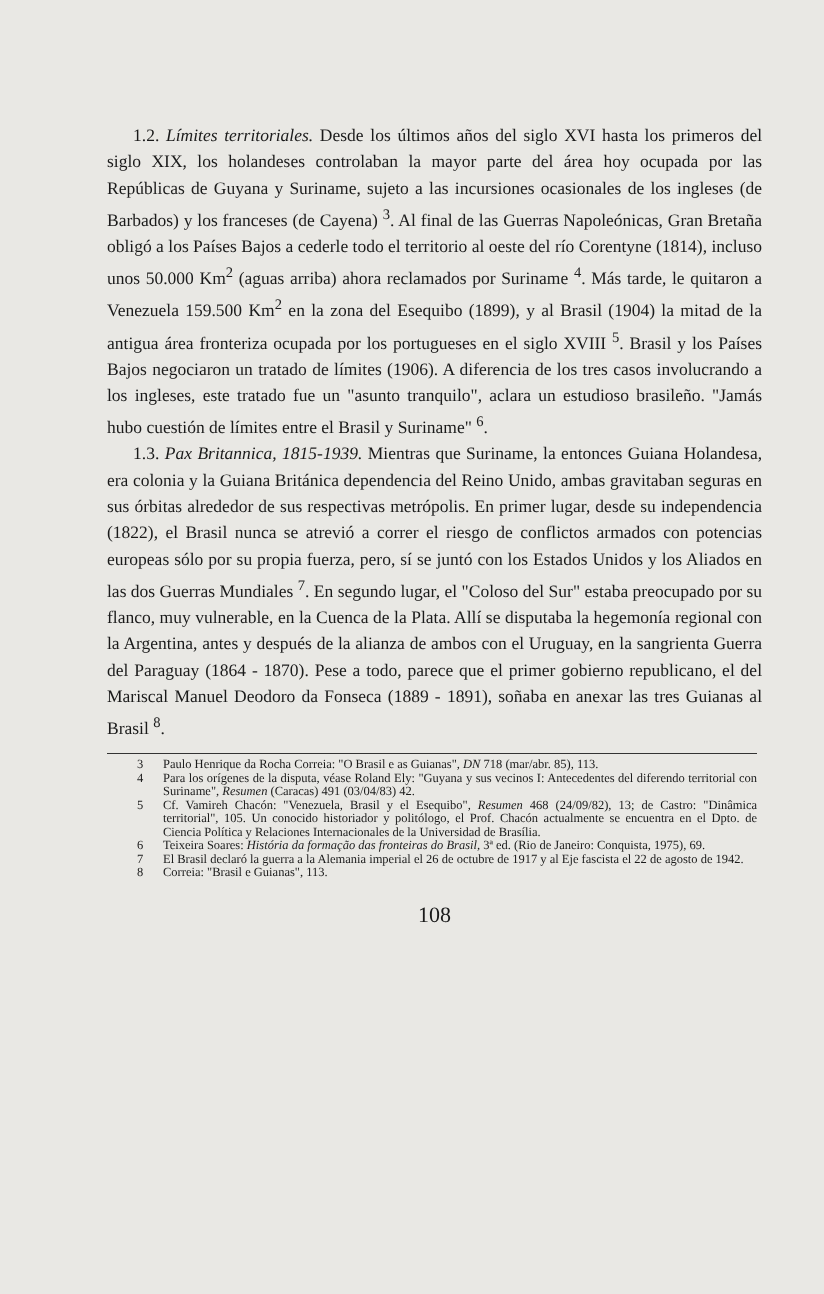1.2. Límites territoriales. Desde los últimos años del siglo XVI hasta los primeros del siglo XIX, los holandeses controlaban la mayor parte del área hoy ocupada por las Repúblicas de Guyana y Suriname, sujeto a las incursiones ocasionales de los ingleses (de Barbados) y los franceses (de Cayena) <sup>3</sup>. Al final de las Guerras Napoleónicas, Gran Bretaña obligó a los Países Bajos a cederle todo el territorio al oeste del río Corentyne (1814), incluso unos 50.000 Km<sup>2</sup> (aguas arriba) ahora reclamados por Suriname <sup>4</sup>. Más tarde, le quitaron a Venezuela 159.500 Km<sup>2</sup> en la zona del Esequibo (1899), y al Brasil (1904) la mitad de la antigua área fronteriza ocupada por los portugueses en el siglo XVIII <sup>5</sup>. Brasil y los Países Bajos negociaron un tratado de límites (1906). A diferencia de los tres casos involucrando a los ingleses, este tratado fue un "asunto tranquilo", aclara un estudioso brasileño. "Jamás hubo cuestión de límites entre el Brasil y Suriname" <sup>6</sup>.
1.3. Pax Britannica, 1815-1939. Mientras que Suriname, la entonces Guiana Holandesa, era colonia y la Guiana Británica dependencia del Reino Unido, ambas gravitaban seguras en sus órbitas alrededor de sus respectivas metrópolis. En primer lugar, desde su independencia (1822), el Brasil nunca se atrevió a correr el riesgo de conflictos armados con potencias europeas sólo por su propia fuerza, pero, sí se juntó con los Estados Unidos y los Aliados en las dos Guerras Mundiales <sup>7</sup>. En segundo lugar, el "Coloso del Sur" estaba preocupado por su flanco, muy vulnerable, en la Cuenca de la Plata. Allí se disputaba la hegemonía regional con la Argentina, antes y después de la alianza de ambos con el Uruguay, en la sangrienta Guerra del Paraguay (1864 - 1870). Pese a todo, parece que el primer gobierno republicano, el del Mariscal Manuel Deodoro da Fonseca (1889 - 1891), soñaba en anexar las tres Guianas al Brasil <sup>8</sup>.
3 Paulo Henrique da Rocha Correia: "O Brasil e as Guianas", DN 718 (mar/abr. 85), 113.
4 Para los orígenes de la disputa, véase Roland Ely: "Guyana y sus vecinos I: Antecedentes del diferendo territorial con Suriname", Resumen (Caracas) 491 (03/04/83) 42.
5 Cf. Vamireh Chacón: "Venezuela, Brasil y el Esequibo", Resumen 468 (24/09/82), 13; de Castro: "Dinâmica territorial", 105. Un conocido historiador y politólogo, el Prof. Chacón actualmente se encuentra en el Dpto. de Ciencia Política y Relaciones Internacionales de la Universidad de Brasília.
6 Teixeira Soares: História da formação das fronteiras do Brasil, 3ª ed. (Rio de Janeiro: Conquista, 1975), 69.
7 El Brasil declaró la guerra a la Alemania imperial el 26 de octubre de 1917 y al Eje fascista el 22 de agosto de 1942.
8 Correia: "Brasil e Guianas", 113.
108